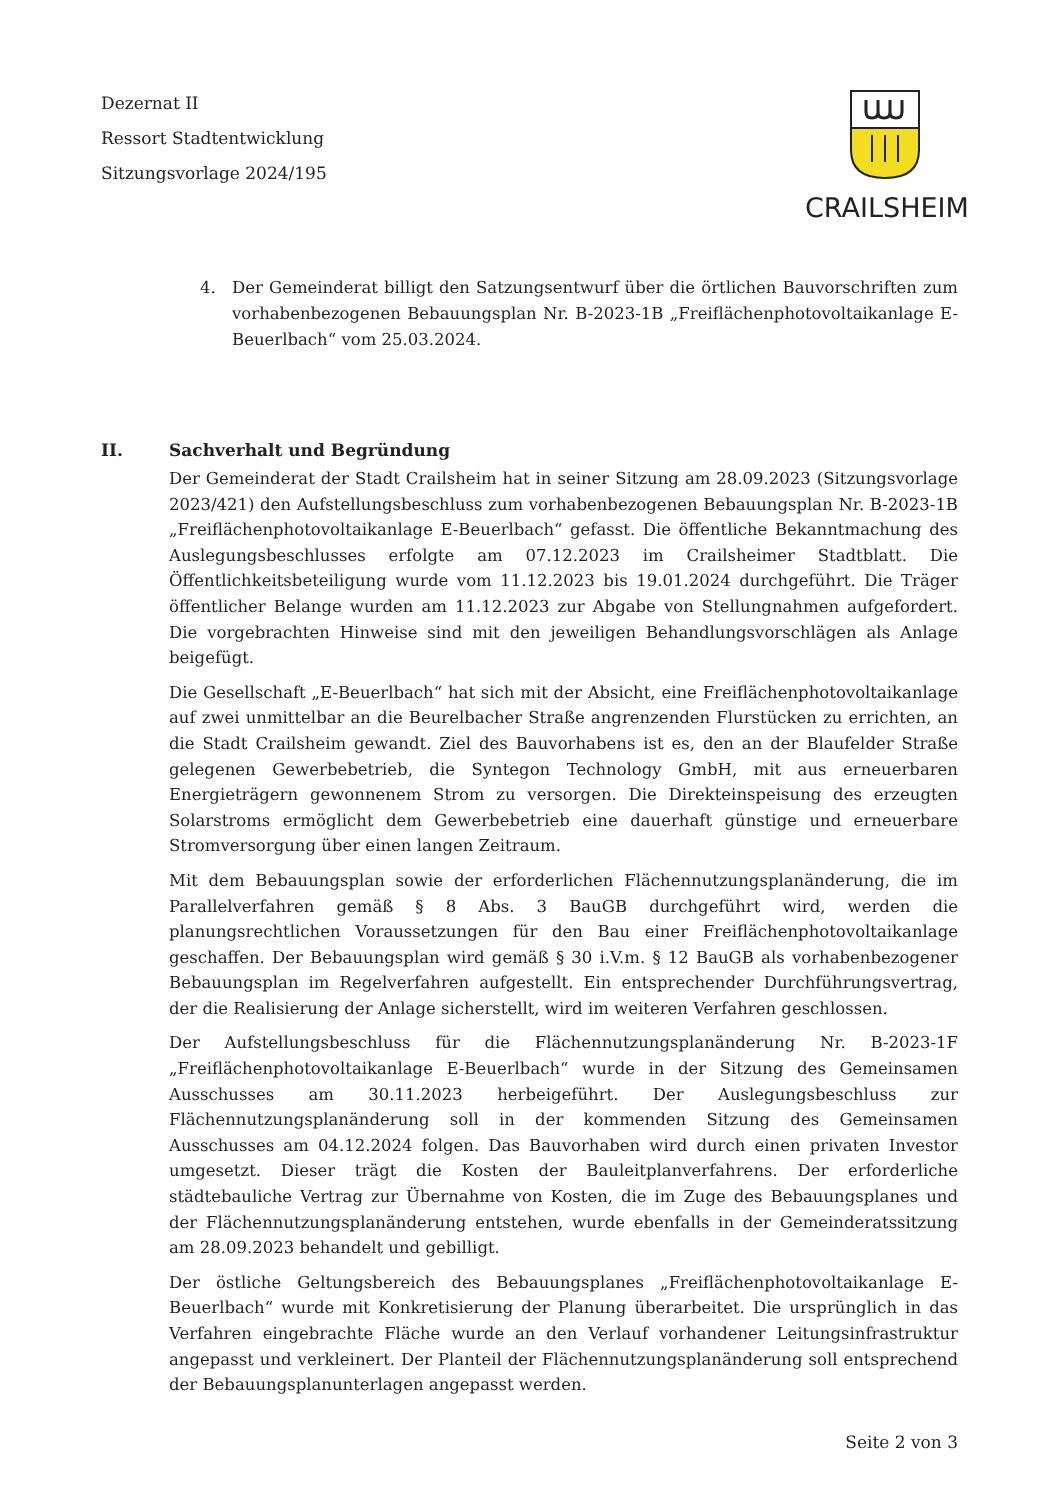Dezernat II
Ressort Stadtentwicklung
Sitzungsvorlage 2024/195
CRAILSHEIM
4. Der Gemeinderat billigt den Satzungsentwurf über die örtlichen Bauvorschriften zum vorhabenbezogenen Bebauungsplan Nr. B-2023-1B „Freiflächenphotovoltaikanlage E-Beuerlbach“ vom 25.03.2024.
II. Sachverhalt und Begründung
Der Gemeinderat der Stadt Crailsheim hat in seiner Sitzung am 28.09.2023 (Sitzungsvorlage 2023/421) den Aufstellungsbeschluss zum vorhabenbezogenen Bebauungsplan Nr. B-2023-1B „Freiflächenphotovoltaikanlage E-Beuerlbach“ gefasst. Die öffentliche Bekanntmachung des Auslegungsbeschlusses erfolgte am 07.12.2023 im Crailsheimer Stadtblatt. Die Öffentlichkeitsbeteiligung wurde vom 11.12.2023 bis 19.01.2024 durchgeführt. Die Träger öffentlicher Belange wurden am 11.12.2023 zur Abgabe von Stellungnahmen aufgefordert. Die vorgebrachten Hinweise sind mit den jeweiligen Behandlungsvorschlägen als Anlage beigefügt.
Die Gesellschaft „E-Beuerlbach“ hat sich mit der Absicht, eine Freiflächenphotovoltaikanlage auf zwei unmittelbar an die Beurelbacher Straße angrenzenden Flurstücken zu errichten, an die Stadt Crailsheim gewandt. Ziel des Bauvorhabens ist es, den an der Blaufelder Straße gelegenen Gewerbebetrieb, die Syntegon Technology GmbH, mit aus erneuerbaren Energieträgern gewonnenem Strom zu versorgen. Die Direkteinspeisung des erzeugten Solarstroms ermöglicht dem Gewerbebetrieb eine dauerhaft günstige und erneuerbare Stromversorgung über einen langen Zeitraum.
Mit dem Bebauungsplan sowie der erforderlichen Flächennutzungsplanänderung, die im Parallelverfahren gemäß § 8 Abs. 3 BauGB durchgeführt wird, werden die planungsrechtlichen Voraussetzungen für den Bau einer Freiflächenphotovoltaikanlage geschaffen. Der Bebauungsplan wird gemäß § 30 i.V.m. § 12 BauGB als vorhabenbezogener Bebauungsplan im Regelverfahren aufgestellt. Ein entsprechender Durchführungsvertrag, der die Realisierung der Anlage sicherstellt, wird im weiteren Verfahren geschlossen.
Der Aufstellungsbeschluss für die Flächennutzungsplanänderung Nr. B-2023-1F „Freiflächenphotovoltaikanlage E-Beuerlbach“ wurde in der Sitzung des Gemeinsamen Ausschusses am 30.11.2023 herbeigeführt. Der Auslegungsbeschluss zur Flächennutzungsplanänderung soll in der kommenden Sitzung des Gemeinsamen Ausschusses am 04.12.2024 folgen. Das Bauvorhaben wird durch einen privaten Investor umgesetzt. Dieser trägt die Kosten der Bauleitplanverfahrens. Der erforderliche städtebauliche Vertrag zur Übernahme von Kosten, die im Zuge des Bebauungsplanes und der Flächennutzungsplanänderung entstehen, wurde ebenfalls in der Gemeinderatssitzung am 28.09.2023 behandelt und gebilligt.
Der östliche Geltungsbereich des Bebauungsplanes „Freiflächenphotovoltaikanlage E-Beuerlbach“ wurde mit Konkretisierung der Planung überarbeitet. Die ursprünglich in das Verfahren eingebrachte Fläche wurde an den Verlauf vorhandener Leitungsinfrastruktur angepasst und verkleinert. Der Planteil der Flächennutzungsplanänderung soll entsprechend der Bebauungsplanunterlagen angepasst werden.
Seite 2 von 3